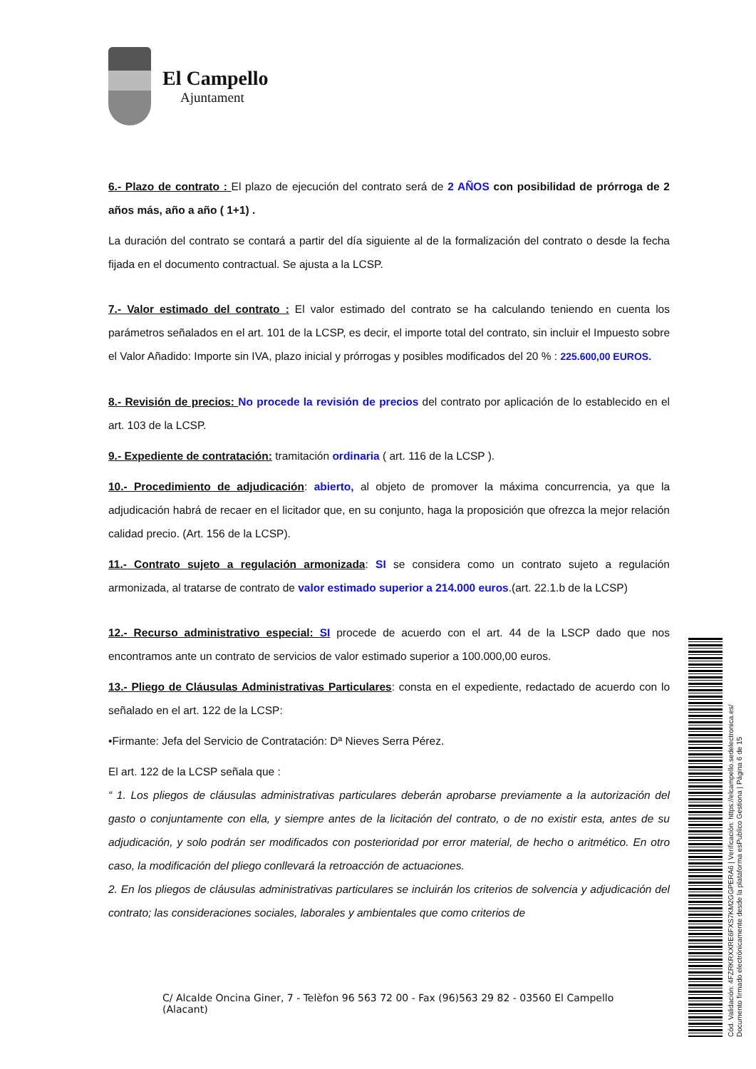El Campello
Ajuntament
6.- Plazo de contrato : El plazo de ejecución del contrato será de 2 AÑOS con posibilidad de prórroga de 2 años más, año a año ( 1+1) .
La duración del contrato se contará a partir del día siguiente al de la formalización del contrato o desde la fecha fijada en el documento contractual. Se ajusta a la LCSP.
7.- Valor estimado del contrato : El valor estimado del contrato se ha calculando teniendo en cuenta los parámetros señalados en el art. 101 de la LCSP, es decir, el importe total del contrato, sin incluir el Impuesto sobre el Valor Añadido: Importe sin IVA, plazo inicial y prórrogas y posibles modificados del 20 % : 225.600,00 EUROS.
8.- Revisión de precios: No procede la revisión de precios del contrato por aplicación de lo establecido en el art. 103 de la LCSP.
9.- Expediente de contratación: tramitación ordinaria ( art. 116 de la LCSP ).
10.- Procedimiento de adjudicación: abierto, al objeto de promover la máxima concurrencia, ya que la adjudicación habrá de recaer en el licitador que, en su conjunto, haga la proposición que ofrezca la mejor relación calidad precio. (Art. 156 de la LCSP).
11.- Contrato sujeto a regulación armonizada: SI se considera como un contrato sujeto a regulación armonizada, al tratarse de contrato de valor estimado superior a 214.000 euros.(art. 22.1.b de la LCSP)
12.- Recurso administrativo especial: SI procede de acuerdo con el art. 44 de la LSCP dado que nos encontramos ante un contrato de servicios de valor estimado superior a 100.000,00 euros.
13.- Pliego de Cláusulas Administrativas Particulares: consta en el expediente, redactado de acuerdo con lo señalado en el art. 122 de la LCSP:
•Firmante: Jefa del Servicio de Contratación: Dª Nieves Serra Pérez.
El art. 122 de la LCSP señala que :
“ 1. Los pliegos de cláusulas administrativas particulares deberán aprobarse previamente a la autorización del gasto o conjuntamente con ella, y siempre antes de la licitación del contrato, o de no existir esta, antes de su adjudicación, y solo podrán ser modificados con posterioridad por error material, de hecho o aritmético. En otro caso, la modificación del pliego conllevará la retroacción de actuaciones.
2. En los pliegos de cláusulas administrativas particulares se incluirán los criterios de solvencia y adjudicación del contrato; las consideraciones sociales, laborales y ambientales que como criterios de
C/ Alcalde Oncina Giner, 7 - Telèfon 96 563 72 00 - Fax (96)563 29 82 - 03560 El Campello (Alacant)
Cód. Validación: 4FZRKRXXRE6FXS7KM2GGPERA6 | Verificación: https://elcampello.sedelectronica.es/
Documento firmado electrónicamente desde la plataforma esPublico Gestiona | Página 6 de 15